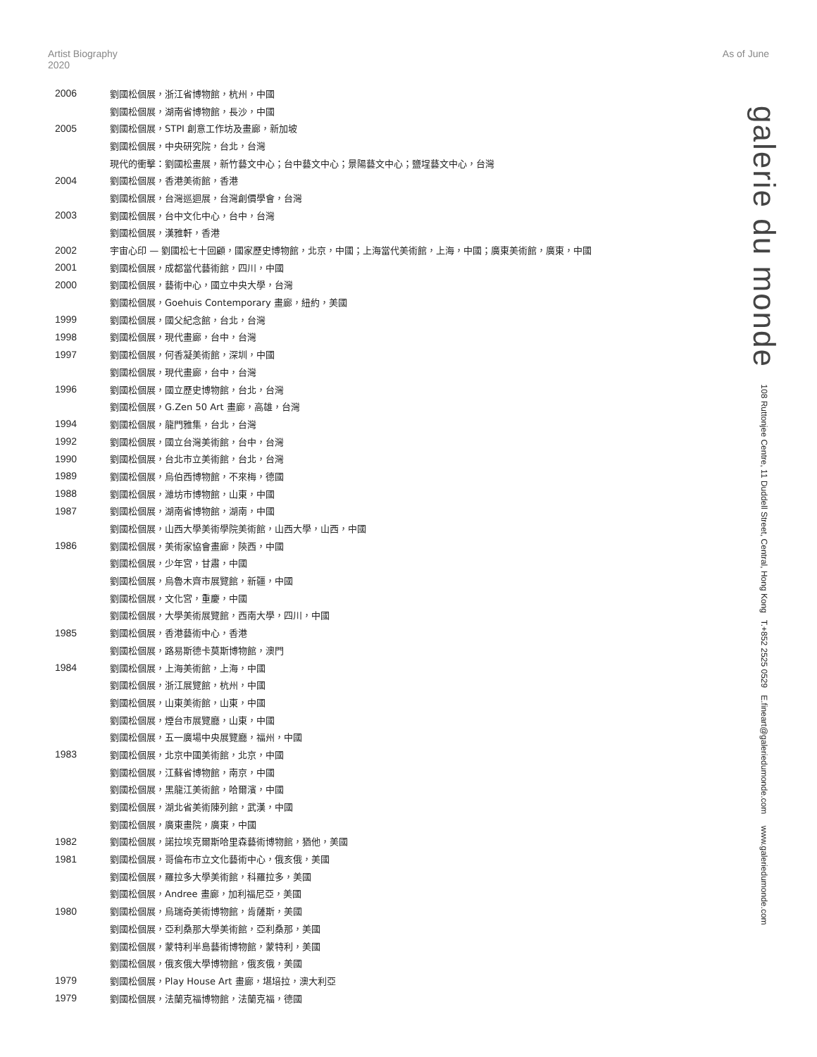Artist Biography 2020
As of June
2006 劉國松個展，浙江省博物館，杭州，中國
劉國松個展，湖南省博物館，長沙，中國
2005 劉國松個展，STPI 創意工作坊及畫廊，新加坡
劉國松個展，中央研究院，台北，台灣
現代的衝擊：劉國松畫展，新竹藝文中心；台中藝文中心；景陽藝文中心；鹽埕藝文中心，台灣
2004 劉國松個展，香港美術館，香港
劉國松個展，台灣巡迴展，台灣創價學會，台灣
2003 劉國松個展，台中文化中心，台中，台灣
劉國松個展，漢雅軒，香港
2002 宇宙心印 — 劉國松七十回顧，國家歷史博物館，北京，中國；上海當代美術館，上海，中國；廣東美術館，廣東，中國
2001 劉國松個展，成都當代藝術館，四川，中國
2000 劉國松個展，藝術中心，國立中央大學，台灣
劉國松個展，Goehuis Contemporary 畫廊，紐約，美國
1999 劉國松個展，國父紀念館，台北，台灣
1998 劉國松個展，現代畫廊，台中，台灣
1997 劉國松個展，何香凝美術館，深圳，中國
劉國松個展，現代畫廊，台中，台灣
1996 劉國松個展，國立歷史博物館，台北，台灣
劉國松個展，G.Zen 50 Art 畫廊，高雄，台灣
1994 劉國松個展，龍門雅集，台北，台灣
1992 劉國松個展，國立台灣美術館，台中，台灣
1990 劉國松個展，台北市立美術館，台北，台灣
1989 劉國松個展，烏伯西博物館，不來梅，德國
1988 劉國松個展，濰坊市博物館，山東，中國
1987 劉國松個展，湖南省博物館，湖南，中國
劉國松個展，山西大學美術學院美術館，山西大學，山西，中國
1986 劉國松個展，美術家協會畫廊，陝西，中國
劉國松個展，少年宮，甘肅，中國
劉國松個展，烏魯木齊市展覽館，新疆，中國
劉國松個展，文化宮，重慶，中國
劉國松個展，大學美術展覽館，西南大學，四川，中國
1985 劉國松個展，香港藝術中心，香港
劉國松個展，路易斯德卡莫斯博物館，澳門
1984 劉國松個展，上海美術館，上海，中國
劉國松個展，浙江展覽館，杭州，中國
劉國松個展，山東美術館，山東，中國
劉國松個展，煙台市展覽廳，山東，中國
劉國松個展，五一廣場中央展覽廳，福州，中國
1983 劉國松個展，北京中國美術館，北京，中國
劉國松個展，江蘇省博物館，南京，中國
劉國松個展，黑龍江美術館，哈爾濱，中國
劉國松個展，湖北省美術陳列館，武漢，中國
劉國松個展，廣東畫院，廣東，中國
1982 劉國松個展，諾拉埃克爾斯哈里森藝術博物館，猶他，美國
1981 劉國松個展，哥倫布市立文化藝術中心，俄亥俄，美國
劉國松個展，羅拉多大學美術館，科羅拉多，美國
劉國松個展，Andree 畫廊，加利福尼亞，美國
1980 劉國松個展，烏瑞奇美術博物館，肯薩斯，美國
劉國松個展，亞利桑那大學美術館，亞利桑那，美國
劉國松個展，蒙特利半島藝術博物館，蒙特利，美國
劉國松個展，俄亥俄大學博物館，俄亥俄，美國
1979 劉國松個展，Play House Art 畫廊，堪培拉，澳大利亞
1979 劉國松個展，法蘭克福博物館，法蘭克福，德國
galerie du monde 108 Ruttonjee Centre, 11 Duddell Street, Central, Hong Kong T.+852 2525 0529 E.fineart@galeriedumonde.com www.galeriedumonde.com